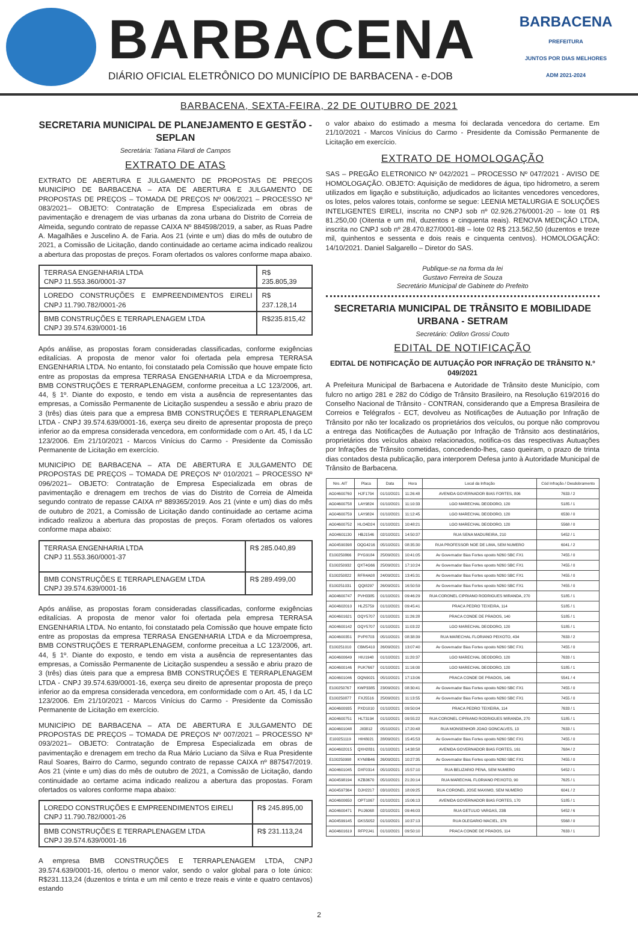BARBACENA
DIÁRIO OFICIAL ELETRÔNICO DO MUNICÍPIO DE BARBACENA - e-DOB
BARBACENA
PREFEITURA
JUNTOS POR DIAS MELHORES
ADM 2021-2024
BARBACENA, SEXTA-FEIRA, 22 DE OUTUBRO DE 2021
SECRETARIA MUNICIPAL DE PLANEJAMENTO E GESTÃO - SEPLAN
Secretária: Tatiana Filardi de Campos
EXTRATO DE ATAS
EXTRATO DE ABERTURA E JULGAMENTO DE PROPOSTAS DE PREÇOS MUNICÍPIO DE BARBACENA – ATA DE ABERTURA E JULGAMENTO DE PROPOSTAS DE PREÇOS – TOMADA DE PREÇOS Nº 006/2021 – PROCESSO Nº 083/2021– OBJETO: Contratação de Empresa Especializada em obras de pavimentação e drenagem de vias urbanas da zona urbana do Distrito de Correia de Almeida, segundo contrato de repasse CAIXA Nº 884598/2019, a saber, as Ruas Padre A. Magalhães e Juscelino A. de Faria. Aos 21 (vinte e um) dias do mês de outubro de 2021, a Comissão de Licitação, dando continuidade ao certame acima indicado realizou a abertura das propostas de preços. Foram ofertados os valores conforme mapa abaixo.
| TERRASA ENGENHARIA LTDA CNPJ 11.553.360/0001-37 | R$ 235.805,39 |
| LOREDO CONSTRUÇÕES E EMPREENDIMENTOS EIRELI CNPJ 11.790.782/0001-26 | R$ 237.128,14 |
| BMB CONSTRUÇÕES E TERRAPLENAGEM LTDA CNPJ 39.574.639/0001-16 | R$235.815,42 |
Após análise, as propostas foram consideradas classificadas, conforme exigências editalícias. A proposta de menor valor foi ofertada pela empresa TERRASA ENGENHARIA LTDA. No entanto, foi constatado pela Comissão que houve empate ficto entre as propostas da empresa TERRASA ENGENHARIA LTDA e da Microempresa, BMB CONSTRUÇÕES E TERRAPLENAGEM, conforme preceitua a LC 123/2006, art. 44, § 1º. Diante do exposto, e tendo em vista a ausência de representantes das empresas, a Comissão Permanente de Licitação suspendeu a sessão e abriu prazo de 3 (três) dias úteis para que a empresa BMB CONSTRUÇÕES E TERRAPLENAGEM LTDA - CNPJ 39.574.639/0001-16, exerça seu direito de apresentar proposta de preço inferior ao da empresa considerada vencedora, em conformidade com o Art. 45, I da LC 123/2006. Em 21/10/2021 - Marcos Vinícius do Carmo - Presidente da Comissão Permanente de Licitação em exercício.
MUNICÍPIO DE BARBACENA – ATA DE ABERTURA E JULGAMENTO DE PROPOSTAS DE PREÇOS – TOMADA DE PREÇOS Nº 010/2021 – PROCESSO Nº 096/2021– OBJETO: Contratação de Empresa Especializada em obras de pavimentação e drenagem em trechos de vias do Distrito de Correia de Almeida segundo contrato de repasse CAIXA nº 889365/2019. Aos 21 (vinte e um) dias do mês de outubro de 2021, a Comissão de Licitação dando continuidade ao certame acima indicado realizou a abertura das propostas de preços. Foram ofertados os valores conforme mapa abaixo:
| TERRASA ENGENHARIA LTDA CNPJ 11.553.360/0001-37 | R$ 285.040,89 |
| BMB CONSTRUÇÕES E TERRAPLENAGEM LTDA CNPJ 39.574.639/0001-16 | R$ 289.499,00 |
Após análise, as propostas foram consideradas classificadas, conforme exigências editalícias. A proposta de menor valor foi ofertada pela empresa TERRASA ENGENHARIA LTDA. No entanto, foi constatado pela Comissão que houve empate ficto entre as propostas da empresa TERRASA ENGENHARIA LTDA e da Microempresa, BMB CONSTRUÇÕES E TERRAPLENAGEM, conforme preceitua a LC 123/2006, art. 44, § 1º. Diante do exposto, e tendo em vista a ausência de representantes das empresas, a Comissão Permanente de Licitação suspendeu a sessão e abriu prazo de 3 (três) dias úteis para que a empresa BMB CONSTRUÇÕES E TERRAPLENAGEM LTDA - CNPJ 39.574.639/0001-16, exerça seu direito de apresentar proposta de preço inferior ao da empresa considerada vencedora, em conformidade com o Art. 45, I da LC 123/2006. Em 21/10/2021 - Marcos Vinícius do Carmo - Presidente da Comissão Permanente de Licitação em exercício.
MUNICÍPIO DE BARBACENA – ATA DE ABERTURA E JULGAMENTO DE PROPOSTAS DE PREÇOS – TOMADA DE PREÇOS Nº 007/2021 – PROCESSO Nº 093/2021– OBJETO: Contratação de Empresa Especializada em obras de pavimentação e drenagem em trecho da Rua Mário Luciano da Silva e Rua Presidente Raul Soares, Bairro do Carmo, segundo contrato de repasse CAIXA nº 887547/2019. Aos 21 (vinte e um) dias do mês de outubro de 2021, a Comissão de Licitação, dando continuidade ao certame acima indicado realizou a abertura das propostas. Foram ofertados os valores conforme mapa abaixo:
| LOREDO CONSTRUÇÕES E EMPREENDIMENTOS EIRELI CNPJ 11.790.782/0001-26 | R$ 245.895,00 |
| BMB CONSTRUÇÕES E TERRAPLENAGEM LTDA CNPJ 39.574.639/0001-16 | R$ 231.113,24 |
A empresa BMB CONSTRUÇÕES E TERRAPLENAGEM LTDA, CNPJ 39.574.639/0001-16, ofertou o menor valor, sendo o valor global para o lote único: R$231.113,24 (duzentos e trinta e um mil cento e treze reais e vinte e quatro centavos) estando
o valor abaixo do estimado a mesma foi declarada vencedora do certame. Em 21/10/2021 - Marcos Vinícius do Carmo - Presidente da Comissão Permanente de Licitação em exercício.
EXTRATO DE HOMOLOGAÇÃO
SAS – PREGÃO ELETRONICO Nº 042/2021 – PROCESSO Nº 047/2021 - AVISO DE HOMOLOGAÇÃO. OBJETO: Aquisição de medidores de água, tipo hidrometro, a serem utilizados em ligação e substituição, adjudicados ao licitantes vencedores vencedores, os lotes, pelos valores totais, conforme se segue: LEENIA METALURGIA E SOLUÇÕES INTELIGENTES EIRELI, inscrita no CNPJ sob nº 02.926.276/0001-20 – lote 01 R$ 81.250,00 (Oitenta e um mil, duzentos e cinquenta reais). RENOVA MEDIÇÃO LTDA, inscrita no CNPJ sob nº 28.470.827/0001-88 – lote 02 R$ 213.562,50 (duzentos e treze mil, quinhentos e sessenta e dois reais e cinquenta centvos). HOMOLOGAÇÃO: 14/10/2021. Daniel Salgarello – Diretor do SAS.
Publique-se na forma da lei
Gustavo Ferreira de Souza
Secretário Municipal de Gabinete do Prefeito
SECRETARIA MUNICIPAL DE TRÂNSITO E MOBILIDADE URBANA - SETRAM
Secretário: Odilon Grossi Couto
EDITAL DE NOTIFICAÇÃO
EDITAL DE NOTIFICAÇÃO DE AUTUAÇÃO POR INFRAÇÃO DE TRÂNSITO N.º 049/2021
A Prefeitura Municipal de Barbacena e Autoridade de Trânsito deste Município, com fulcro no artigo 281 e 282 do Código de Trânsito Brasileiro, na Resolução 619/2016 do Conselho Nacional de Trânsito - CONTRAN, considerando que a Empresa Brasileira de Correios e Telégrafos - ECT, devolveu as Notificações de Autuação por Infração de Trânsito por não ter localizado os proprietários dos veículos, ou porque não comprovou a entrega das Notificações de Autuação por Infração de Trânsito aos destinatários, proprietários dos veículos abaixo relacionados, notifica-os das respectivas Autuações por Infrações de Trânsito cometidas, concedendo-lhes, caso queiram, o prazo de trinta dias contados desta publicação, para interporem Defesa junto à Autoridade Municipal de Trânsito de Barbacena.
| Nro. AIT | Placa | Data | Hora | Local da Infração | Cód Infração / Desdobramento |
| --- | --- | --- | --- | --- | --- |
| AG04600760 | HJF1704 | 01/10/2021 | 11:26:48 | AVENIDA GOVERNADOR BIAS FORTES, 806 | 7633 / 2 |
| AG04600758 | LAY9824 | 01/10/2021 | 11:10:33 | LGO MARECHAL DEODORO, 120 | 5185 / 1 |
| AG04600759 | LAY9824 | 01/10/2021 | 11:12:45 | LGO MARECHAL DEODORO, 120 | 6530 / 0 |
| AG04600752 | HLO4D24 | 01/10/2021 | 10:48:21 | LGO MARECHAL DEODORO, 120 | 5568 / 0 |
| AG04601130 | HBJ1546 | 02/10/2021 | 14:50:37 | RUA SENA MADUREIRA, 210 | 5452 / 1 |
| AG04590398 | OQG4216 | 05/10/2021 | 08:35:30 | RUA PROFESSOR NOE DE LIMA, SEM NUMERO | 6041 / 2 |
| E100250866 | PYG9184 | 25/09/2021 | 10:41:05 | Av Governador Bias Fortes oposto N260 SBC FX1 | 7455 / 0 |
| E100250932 | QXT4G66 | 25/09/2021 | 17:10:24 | Av Governador Bias Fortes oposto N260 SBC FX1 | 7455 / 0 |
| E100250822 | RFR4A08 | 24/09/2021 | 13:45:31 | Av Governador Bias Fortes oposto N260 SBC FX1 | 7455 / 0 |
| E100251031 | QQI8297 | 26/09/2021 | 16:50:59 | Av Governador Bias Fortes oposto N260 SBC FX1 | 7455 / 0 |
| AG04600747 | PVH3385 | 01/10/2021 | 09:46:29 | RUA CORONEL CIPRIANO RODRIGUES MIRANDA, 270 | 5185 / 1 |
| AG04602010 | HLZ5759 | 01/10/2021 | 09:45:41 | PRACA PEDRO TEIXEIRA, 114 | 5185 / 1 |
| AG04601621 | OQY5707 | 01/10/2021 | 11:26:28 | PRACA CONDE DE PRADOS, 140 | 5185 / 1 |
| AG04600142 | OQY5707 | 01/10/2021 | 11:03:22 | LGO MARECHAL DEODORO, 120 | 5185 / 1 |
| AG04600351 | PVP8703 | 05/10/2021 | 08:38:39 | RUA MARECHAL FLORIANO PEIXOTO, 434 | 7633 / 2 |
| E100251010 | CBM5410 | 26/09/2021 | 13:07:40 | Av Governador Bias Fortes oposto N260 SBC FX1 | 7455 / 0 |
| AG04600649 | HIU1948 | 01/10/2021 | 11:20:37 | LGO MARECHAL DEODORO, 120 | 7633 / 1 |
| AG04600146 | PUK7667 | 01/10/2021 | 11:16:00 | LGO MARECHAL DEODORO, 120 | 5185 / 1 |
| AG04601046 | OQN9021 | 05/10/2021 | 17:13:06 | PRACA CONDE DE PRADOS, 146 | 5541 / 4 |
| E100250767 | KWP3385 | 23/09/2021 | 08:30:41 | Av Governador Bias Fortes oposto N260 SBC FX1 | 7455 / 0 |
| E100250877 | FXJ5516 | 25/09/2021 | 11:13:55 | Av Governador Bias Fortes oposto N260 SBC FX1 | 7455 / 0 |
| AG04600935 | PXD1010 | 01/10/2021 | 09:50:04 | PRACA PEDRO TEIXEIRA, 114 | 7633 / 1 |
| AG04600751 | HLT3194 | 01/10/2021 | 09:55:22 | RUA CORONEL CIPRIANO RODRIGUES MIRANDA, 270 | 5185 / 1 |
| AG04601048 | JII3812 | 05/10/2021 | 17:20:48 | RUA MONSENHOR JOAO GONCALVES, 13 | 7633 / 1 |
| E100251119 | HIH8021 | 28/09/2021 | 15:45:53 | Av Governador Bias Fortes oposto N260 SBC FX1 | 7455 / 0 |
| AG04602015 | QXH2831 | 01/10/2021 | 14:38:58 | AVENIDA GOVERNADOR BIAS FORTES, 161 | 7684 / 2 |
| E100250998 | KYN8B46 | 26/09/2021 | 10:27:35 | Av Governador Bias Fortes oposto N260 SBC FX1 | 7455 / 0 |
| AG04601045 | DXF0314 | 05/10/2021 | 15:57:10 | RUA BELIZARIO PENA, SEM NUMERO | 5452 / 1 |
| AG04598194 | KZB3670 | 05/10/2021 | 21:20:14 | RUA MARECHAL FLORIANO PEIXOTO, 90 | 7625 / 1 |
| AG04597364 | DJH2217 | 03/10/2021 | 18:09:25 | RUA CORONEL JOSE MAXIMO, SEM NUMERO | 6041 / 2 |
| AG04600650 | OPT1067 | 01/10/2021 | 15:06:13 | AVENIDA GOVERNADOR BIAS FORTES, 170 | 5185 / 1 |
| AG04600471 | PUJ6068 | 02/10/2021 | 09:46:03 | RUA GETULIO VARGAS, 23B | 5452 / 6 |
| AG04599145 | GKS5052 | 01/10/2021 | 10:37:13 | RUA OLEGARIO MACIEL, 376 | 5568 / 0 |
| AG04601619 | RFP2J41 | 01/10/2021 | 09:50:10 | PRACA CONDE DE PRADOS, 114 | 7633 / 1 |
2